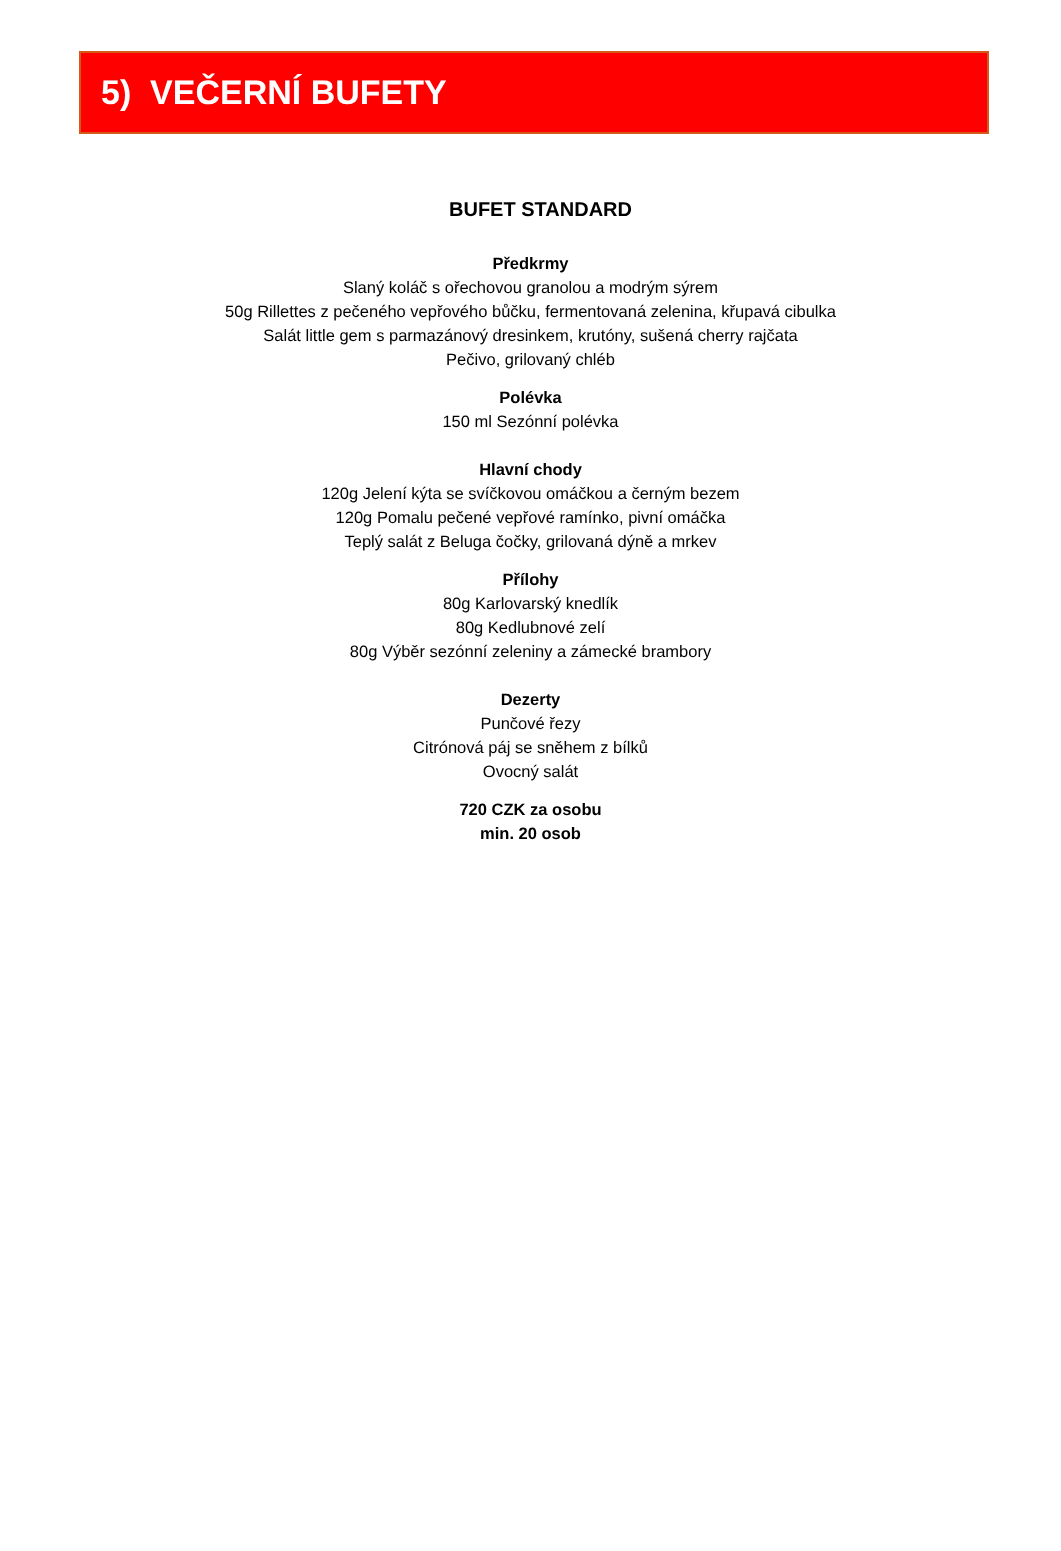5) VEČERNÍ BUFETY
BUFET STANDARD
Předkrmy
Slaný koláč s ořechovou granolou a modrým sýrem
50g Rillettes z pečeného vepřového bůčku, fermentovaná zelenina, křupavá cibulka
Salát little gem s parmazánový dresinkem, krutóny, sušená cherry rajčata
Pečivo, grilovaný chléb
Polévka
150 ml Sezónní polévka
Hlavní chody
120g Jelení kýta se svíčkovou omáčkou a černým bezem
120g Pomalu pečené vepřové ramínko, pivní omáčka
Teplý salát z Beluga čočky, grilovaná dýně a mrkev
Přílohy
80g Karlovarský knedlík
80g Kedlubnové zelí
80g Výběr sezónní zeleniny a zámecké brambory
Dezerty
Punčové řezy
Citrónová páj se sněhem z bílků
Ovocný salát
720 CZK za osobu
min. 20 osob